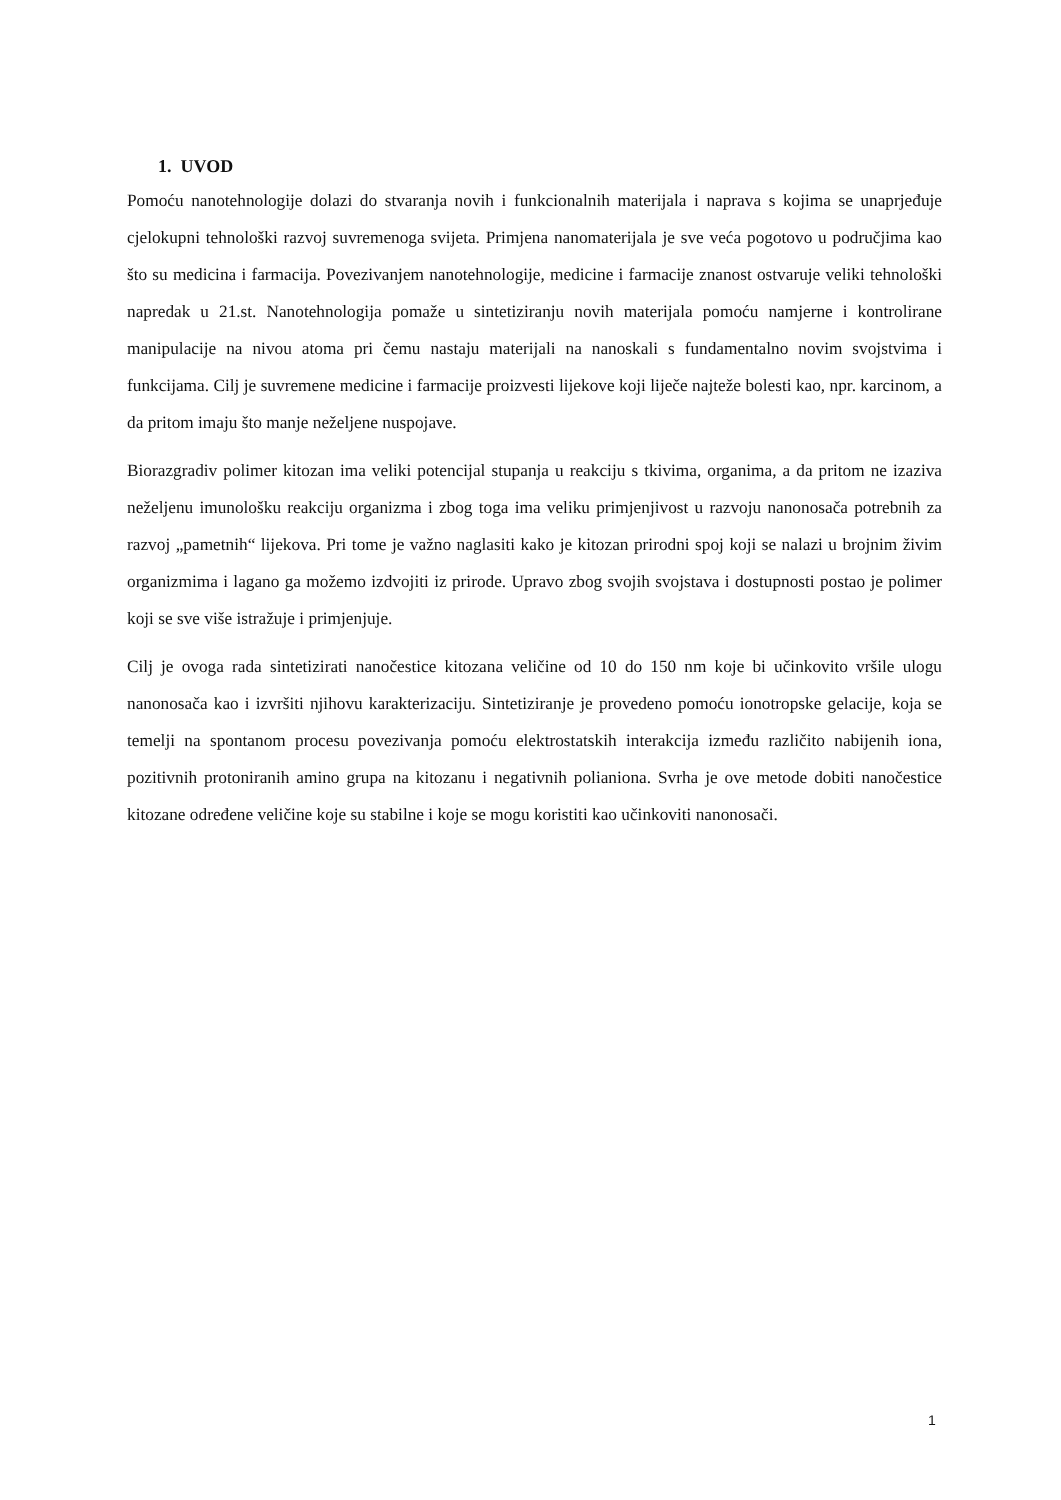1. UVOD
Pomoću nanotehnologije dolazi do stvaranja novih i funkcionalnih materijala i naprava s kojima se unaprjeđuje cjelokupni tehnološki razvoj suvremenoga svijeta. Primjena nanomaterijala je sve veća pogotovo u područjima kao što su medicina i farmacija. Povezivanjem nanotehnologije, medicine i farmacije znanost ostvaruje veliki tehnološki napredak u 21.st. Nanotehnologija pomaže u sintetiziranju novih materijala pomoću namjerne i kontrolirane manipulacije na nivou atoma pri čemu nastaju materijali na nanoskali s fundamentalno novim svojstvima i funkcijama. Cilj je suvremene medicine i farmacije proizvesti lijekove koji liječe najteže bolesti kao, npr. karcinom, a da pritom imaju što manje neželjene nuspojave.
Biorazgradiv polimer kitozan ima veliki potencijal stupanja u reakciju s tkivima, organima, a da pritom ne izaziva neželjenu imunološku reakciju organizma i zbog toga ima veliku primjenjivost u razvoju nanonosača potrebnih za razvoj „pametnih“ lijekova. Pri tome je važno naglasiti kako je kitozan prirodni spoj koji se nalazi u brojnim živim organizmima i lagano ga možemo izdvojiti iz prirode. Upravo zbog svojih svojstava i dostupnosti postao je polimer koji se sve više istražuje i primjenjuje.
Cilj je ovoga rada sintetizirati nanočestice kitozana veličine od 10 do 150 nm koje bi učinkovito vršile ulogu nanonosača kao i izvršiti njihovu karakterizaciju. Sintetiziranje je provedeno pomoću ionotropske gelacije, koja se temelji na spontanom procesu povezivanja pomoću elektrostatskih interakcija između različito nabijenih iona, pozitivnih protoniranih amino grupa na kitozanu i negativnih polianiona. Svrha je ove metode dobiti nanočestice kitozane određene veličine koje su stabilne i koje se mogu koristiti kao učinkoviti nanonosači.
1